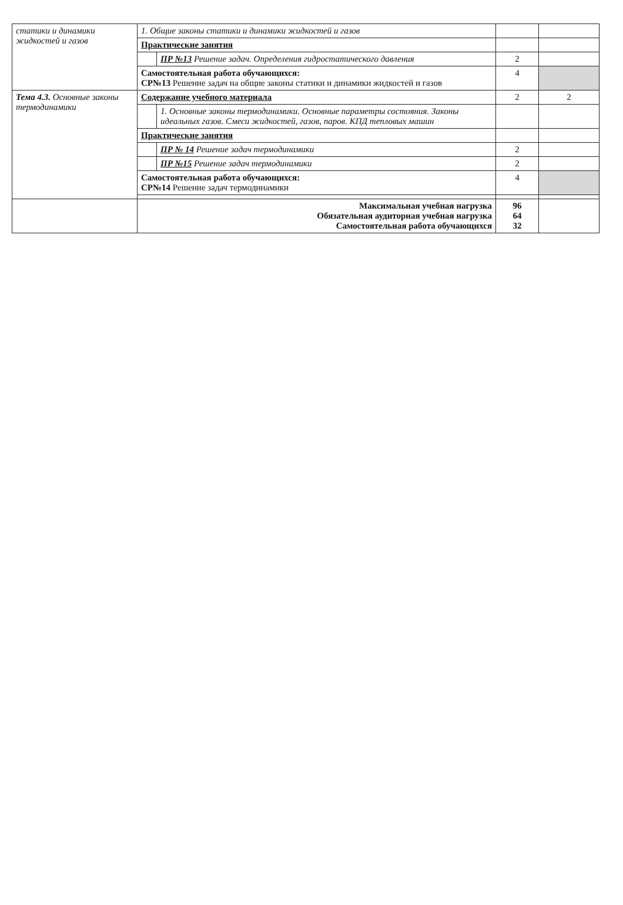| статики и динамики жидкостей и газов | 1. Общие законы статики и динамики жидкостей и газов | | | |
| | Практические занятия | | | |
| | | ПР №13 Решение задач. Определения гидростатического давления | 2 | |
| | Самостоятельная работа обучающихся: СР№13 Решение задач на общие законы статики и динамики жидкостей и газов | | 4 | |
| Тема 4.3. Основные законы термодинамики | Содержание учебного материала | | 2 | 2 |
| | | 1. Основные законы термодинамики. Основные параметры состояния. Законы идеальных газов. Смеси жидкостей, газов, паров. КПД тепловых машин | | |
| | Практические занятия | | | |
| | | ПР № 14 Решение задач термодинамики | 2 | |
| | | ПР №15 Решение задач термодинамики | 2 | |
| | Самостоятельная работа обучающихся: СР№14 Решение задач термодинамики | | 4 | |
| | Максимальная учебная нагрузка Обязательная аудиторная учебная нагрузка Самостоятельная работа обучающихся | | 96 64 32 | |